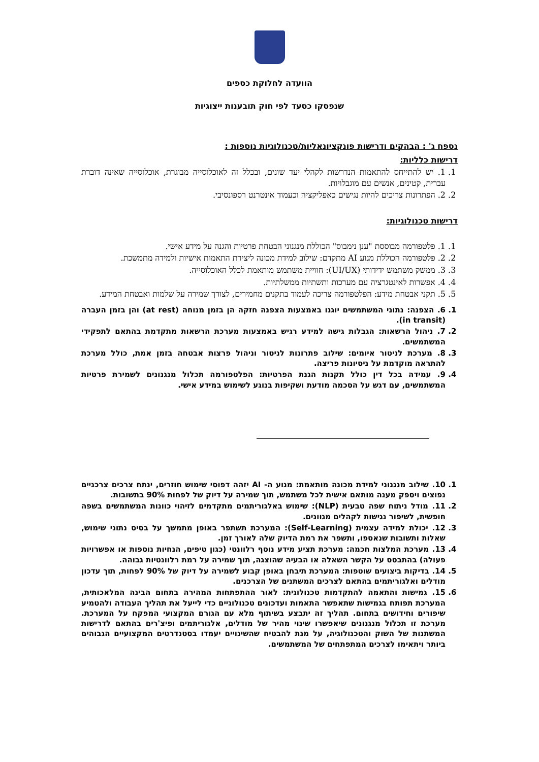הוועדה לחלוקת כספים
שנפסקו כסעד לפי חוק תובענות ייצוגיות
נספח ג' : הבהקים ודרישות פונקציונאליות/טכנולוגיות נוספות :
דרישות כלליות:
1. 1. יש להתייחס להתאמות הנדרשות לקהלי יעד שונים, ובכלל זה לאוכלוסייה מבוגרת, אוכלוסייה שאינה דוברת עברית, קטינים, אנשים עם מוגבלויות.
2. 2. הפתרונות צריכים להיות נגישים כאפליקציה וכעמוד אינטרנט רספונסיבי.
דרישות טכנולוגיות:
1. 1. פלטפורמה מבוססת "ענן נימבוס" הכוללת מנגנוני הבטחת פרטיות והגנה על מידע אישי.
2. 2. פלטפורמה הכוללת מנוע AI מתקדם: שילוב למידת מכונה ליצירת התאמות אישיות ולמידה מתמשכת.
3. 3. ממשק משתמש ידידותי (UI/UX): חוויית משתמש מותאמת לכלל האוכלוסייה.
4. 4. אפשרות לאינטגרציה עם מערכות ותשתיות ממשלתיות.
5. 5. תקני אבטחת מידע: הפלטפורמה צריכה לעמוד בתקנים מחמירים, לצורך שמירה על שלמות ואבטחת המידע.
1. 6. הצפנה: נתוני המשתמשים יוגנו באמצעות הצפנה חזקה הן בזמן מנוחה (at rest) והן בזמן העברה (in transit).
2. 7. ניהול הרשאות: הגבלות גישה למידע רגיש באמצעות מערכת הרשאות מתקדמת בהתאם לתפקידי המשתמשים.
3. 8. מערכת לניטור איומים: שילוב פתרונות לניטור וניהול פרצות אבטחה בזמן אמת, כולל מערכת להתראה מוקדמת על ניסיונות פריצה.
4. 9. עמידה בכל דין כולל תקנות הגנת הפרטיות: הפלטפורמה תכלול מנגנונים לשמירת פרטיות המשתמשים, עם דגש על הסכמה מודעת ושקיפות בנוגע לשימוש במידע אישי.
1. 10. שילוב מנגנוני למידת מכונה מותאמת: מנוע ה- AI יזהה דפוסי שימוש חוזרים, ינתח צרכים צרכניים נפוצים ויספק מענה מותאם אישית לכל משתמש, תוך שמירה על דיוק של לפחות 90% בתשובות.
2. 11. מודל ניתוח שפה טבעית (NLP): שימוש באלגוריתמים מתקדמים לזיהוי כוונות המשתמשים בשפה חופשית, לשיפור נגישות לקהלים מגוונים.
3. 12. יכולת למידה עצמית (Self-Learning): המערכת תשתפר באופן מתמשך על בסיס נתוני שימוש, שאלות ותשובות שנאספו, ותשפר את רמת הדיוק שלה לאורך זמן.
4. 13. מערכת המלצות חכמה: מערכת תציע מידע נוסף רלוונטי (כגון טיפים, הנחיות נוספות או אפשרויות פעולה) בהתבסס על הקשר השאלה או הבעיה שהוצגה, תוך שמירה על רמת רלוונטיות גבוהה.
5. 14. בדיקות ביצועים שוטפות: המערכת תיבחן באופן קבוע לשמירה על דיוק של 90% לפחות, תוך עדכון מודלים ואלגוריתמים בהתאם לצרכים המשתנים של הצרכנים.
6. 15. גמישות והתאמה להתקדמות טכנולוגית: לאור ההתפתחות המהירה בתחום הבינה המלאכותית, המערכת תפותח בגמישות שתאפשר התאמות ועדכונים טכנולוגיים כדי לייעל את תהליך העבודה ולהטמיע שיפורים וחידושים בתחום. תהליך זה יתבצע בשיתוף מלא עם הגורם המקצועי המפקח על המערכת. מערכת זו תכלול מנגנונים שיאפשרו שינוי מהיר של מודלים, אלגוריתמים ופיצ'רים בהתאם לדרישות המשתנות של השוק והטכנולוגיה, על מנת להבטיח שהשינויים יעמדו בסטנדרטים המקצועיים הגבוהים ביותר ויתאימו לצרכים המתפתחים של המשתמשים.